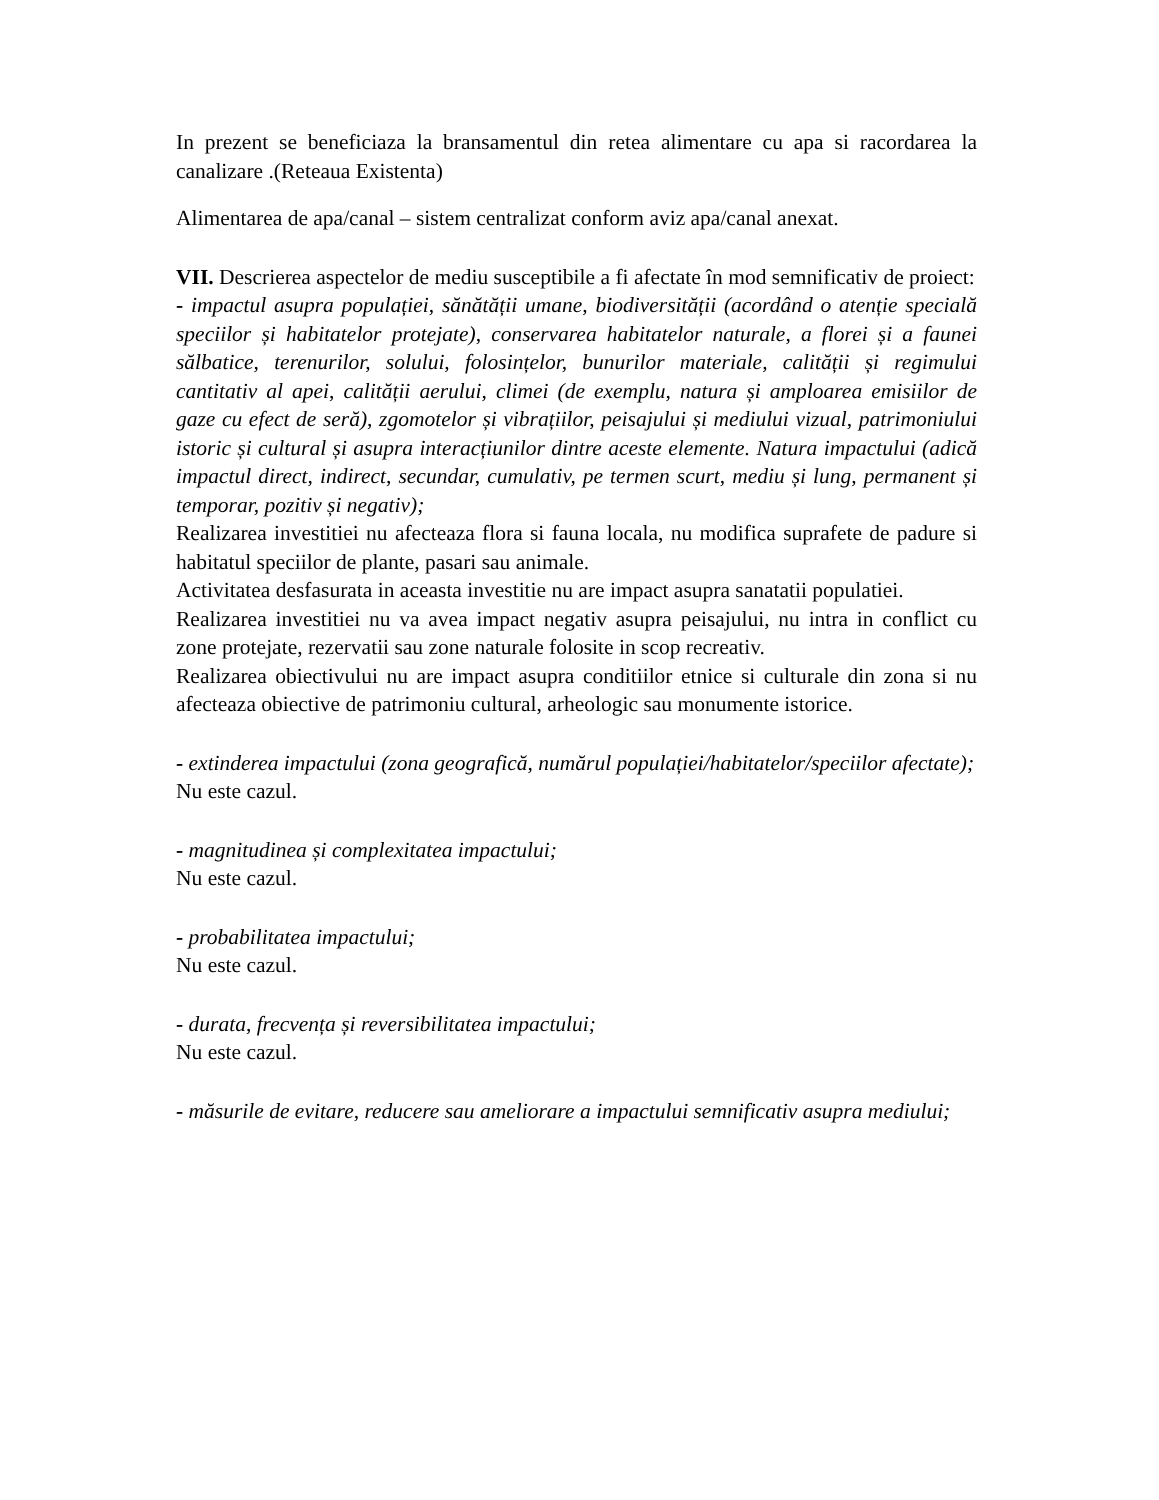In prezent se beneficiaza la bransamentul din retea alimentare cu apa si racordarea la canalizare .(Reteaua Existenta)
Alimentarea de apa/canal – sistem centralizat conform aviz apa/canal anexat.
VII. Descrierea aspectelor de mediu susceptibile a fi afectate în mod semnificativ de proiect:
- impactul asupra populației, sănătății umane, biodiversității (acordând o atenție specială speciilor și habitatelor protejate), conservarea habitatelor naturale, a florei și a faunei sălbatice, terenurilor, solului, folosințelor, bunurilor materiale, calității și regimului cantitativ al apei, calității aerului, climei (de exemplu, natura și amploarea emisiilor de gaze cu efect de seră), zgomotelor și vibrațiilor, peisajului și mediului vizual, patrimoniului istoric și cultural și asupra interacțiunilor dintre aceste elemente. Natura impactului (adică impactul direct, indirect, secundar, cumulativ, pe termen scurt, mediu și lung, permanent și temporar, pozitiv și negativ);
Realizarea investitiei nu afecteaza flora si fauna locala, nu modifica suprafete de padure si habitatul speciilor de plante, pasari sau animale.
Activitatea desfasurata in aceasta investitie nu are impact asupra sanatatii populatiei.
Realizarea investitiei nu va avea impact negativ asupra peisajului, nu intra in conflict cu zone protejate, rezervatii sau zone naturale folosite in scop recreativ.
Realizarea obiectivului nu are impact asupra conditiilor etnice si culturale din zona si nu afecteaza obiective de patrimoniu cultural, arheologic sau monumente istorice.
- extinderea impactului (zona geografică, numărul populației/habitatelor/speciilor afectate);
Nu este cazul.
- magnitudinea și complexitatea impactului;
Nu este cazul.
- probabilitatea impactului;
Nu este cazul.
- durata, frecvența și reversibilitatea impactului;
Nu este cazul.
- măsurile de evitare, reducere sau ameliorare a impactului semnificativ asupra mediului;